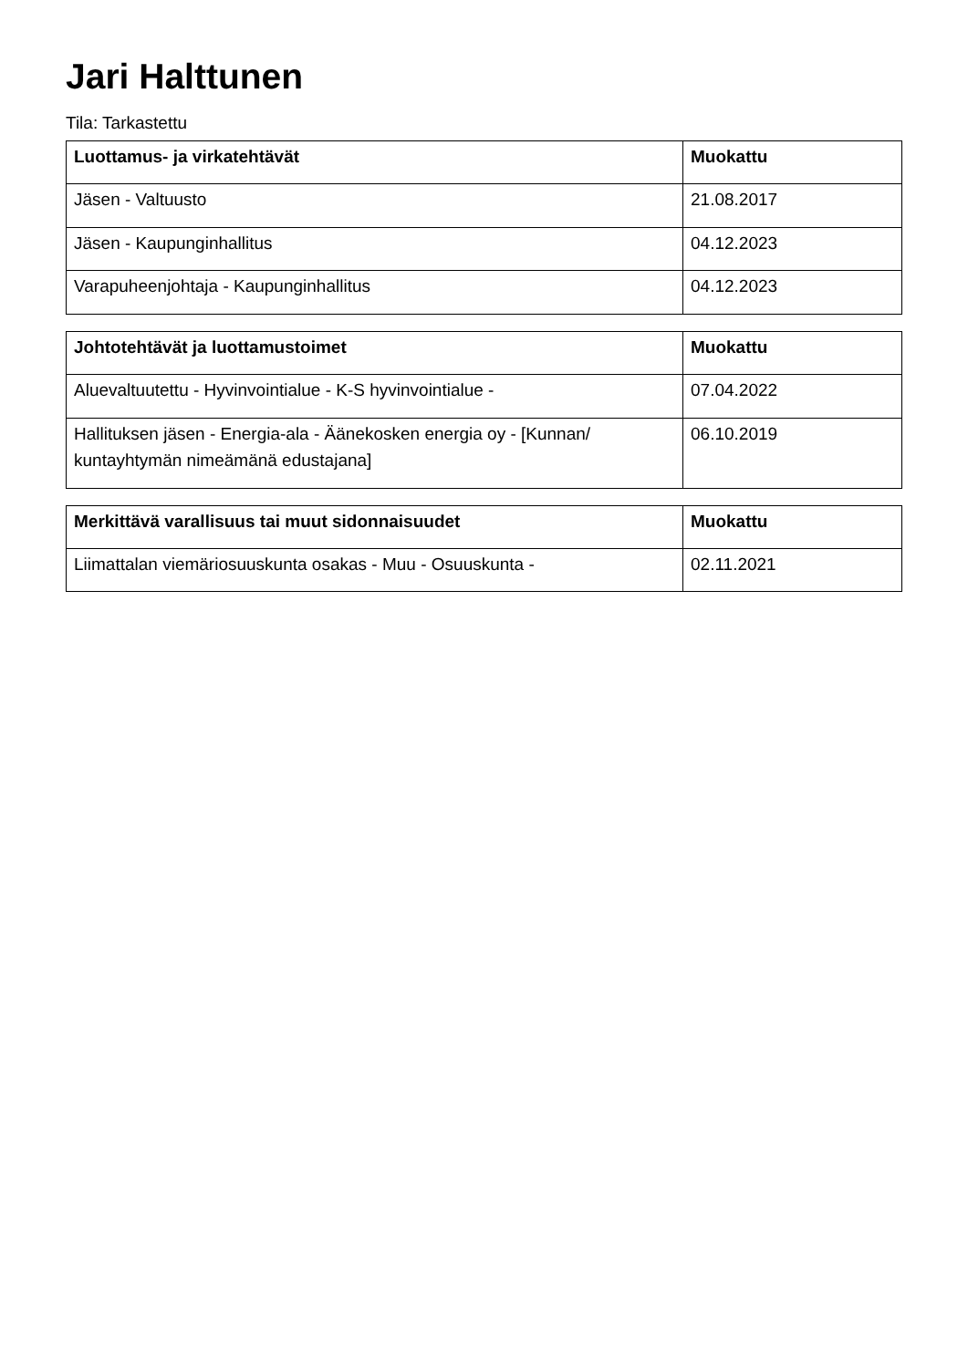Jari Halttunen
Tila: Tarkastettu
| Luottamus- ja virkatehtävät | Muokattu |
| --- | --- |
| Jäsen - Valtuusto | 21.08.2017 |
| Jäsen - Kaupunginhallitus | 04.12.2023 |
| Varapuheenjohtaja - Kaupunginhallitus | 04.12.2023 |
| Johtotehtävät ja luottamustoimet | Muokattu |
| --- | --- |
| Aluevaltuutettu - Hyvinvointialue - K-S hyvinvointialue - | 07.04.2022 |
| Hallituksen jäsen - Energia-ala - Äänekosken energia oy - [Kunnan/ kuntayhtymän nimeämänä edustajana] | 06.10.2019 |
| Merkittävä varallisuus tai muut sidonnaisuudet | Muokattu |
| --- | --- |
| Liimattalan viemäriosuuskunta osakas - Muu - Osuuskunta - | 02.11.2021 |